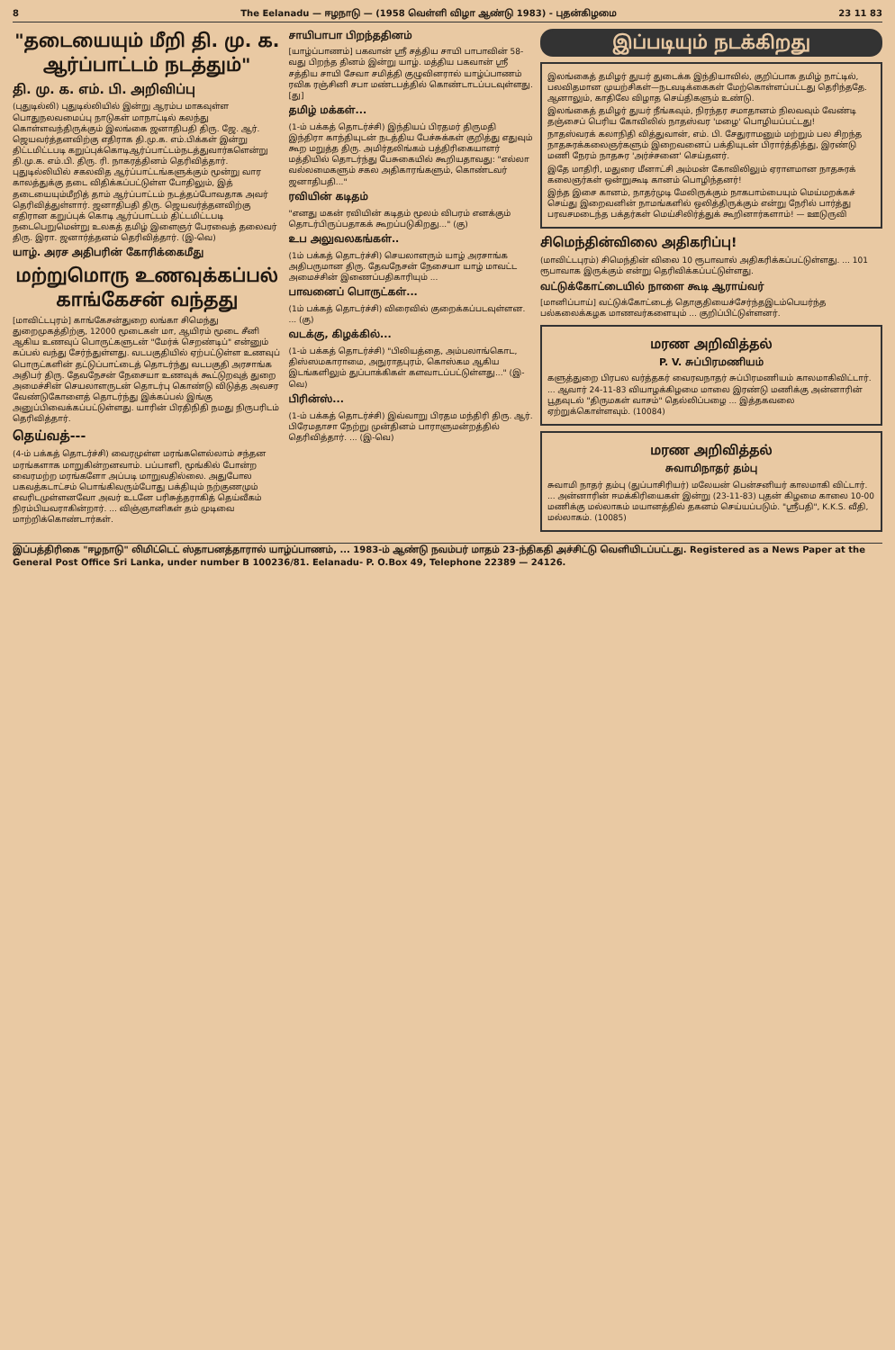8 The Eelanadu — ஈழநாடு — (1958 வெள்ளி விழா ஆண்டு 1983) - புதன்கிழமை 23 11 83
"தடையையும் மீறி தி. மு. க. ஆர்ப்பாட்டம் நடத்தும்"
தி. மு. க. எம். பி. அறிவிப்பு
(புதுடில்லி) புதுடில்லியில் இன்று ஆரம்ப மாகவுள்ள பொதுநலவமைப்பு நாடுகள் மாநாட்டில் கலந்து கொள்ளவந்திருக்கும் இலங்கை ஜனாதிபதி திரு. ஜே. ஆர். ஜெயவர்த்தனவிற்கு எதிராக தி.மு.க. எம்.பிக்கள் இன்று திட்டமிட்டபடி கறுப்புக்கொடிஆர்ப்பாட்டம்நடத்துவார்களென்று தி.மு.க. எம்.பி. திரு. ரி. நாகரத்தினம் தெரிவித்தார். புதுடில்லியில் சகலவித ஆர்ப்பாட்டங்களுக்கும் மூன்று வார காலத்துக்கு தடை விதிக்கப்பட்டுள்ள போதிலும், இத் தடையையும்மீறித் தாம் ஆர்ப்பாட்டம் நடத்தப்போவதாக அவர் தெரிவித்துள்ளார். ஜனாதிபதி திரு. ஜெயவர்த்தனவிற்கு எதிரான கறுப்புக் கொடி ஆர்ப்பாட்டம் திட்டமிட்டபடி நடைபெறுமென்று உலகத் தமிழ் இளைஞர் பேரவைத் தலைவர் திரு. இரா. ஜனார்த்தனம் தெரிவித்தார். (இ-வெ)
யாழ். அரச அதிபரின் கோரிக்கைமீது
மற்றுமொரு உணவுக்கப்பல் காங்கேசன் வந்தது
[மாவிட்டபுரம்] காங்கேசன்துறை லங்கா சிமெந்து துறைமுகத்திற்கு, 12000 மூடைகள் மா, ஆயிரம் மூடை சீனி ஆகிய உணவுப் பொருட்களுடன் "மேர்க் செறண்டிப்" என்னும் கப்பல் வந்து சேர்ந்துள்ளது. வடபகுதியில் ஏற்பட்டுள்ள உணவுப் பொருட்களின் தட்டுப்பாட்டைத் தொடர்ந்து வடபகுதி அரசாங்க அதிபர் திரு. தேவநேசன் நேசையா உணவுக் கூட்டுறவுத் துறை அமைச்சின் செயலாளருடன் தொடர்பு கொண்டு விடுத்த அவசர வேண்டுகோளைத் தொடர்ந்து இக்கப்பல் இங்கு அனுப்பிவைக்கப்பட்டுள்ளது. யாரின் பிரதிநிதி நமது நிருபரிடம் தெரிவித்தார்.
தெய்வத்---
(4-ம் பக்கத் தொடர்ச்சி) வைரமுள்ள மரங்களெல்லாம் சந்தன மரங்களாக மாறுகின்றனவாம். பப்பாளி, மூங்கில் போன்ற வைரமற்ற மரங்களோ அப்படி மாறுவதில்லை. அதுபோல பகவத்கடாட்சம் பொங்கிவரும்போது பக்தியும் நற்குணமும் எவரிடமுள்ளனவோ அவர் உடனே பரிசுத்தராகித் தெய்வீகம் நிரம்பியவராகின்றார். ... விஞ்ஞானிகள் தம் முடிவை மாற்றிக்கொண்டார்கள்.
சாயிபாபா பிறந்ததினம்
[யாழ்ப்பாணம்] பகவான் ஸ்ரீ சத்திய சாயி பாபாவின் 58-வது பிறந்த தினம் இன்று யாழ். மத்திய பகவான் ஸ்ரீ சத்திய சாயி சேவா சமித்தி குழுவினரால் யாழ்ப்பாணம் ரவிக ரஞ்சினி சபா மண்டபத்தில் கொண்டாடப்படவுள்ளது. [து]
தமிழ் மக்கள்...
(1-ம் பக்கத் தொடர்ச்சி) இந்தியப் பிரதமர் திருமதி இந்திரா காந்தியுடன் நடத்திய பேச்சுக்கள் குறித்து எதுவும் கூற மறுத்த திரு. அமிர்தலிங்கம் பத்திரிகையாளர் மத்தியில் தொடர்ந்து பேசுகையில் கூறியதாவது: "எல்லா வல்லமைகளும் சகல அதிகாரங்களும், கொண்டவர் ஜனாதிபதி..."
ரவியின் கடிதம்
"எனது மகன் ரவியின் கடிதம் மூலம் விபரம் எனக்கும் தொடர்பிருப்பதாகக் கூறப்படுகிறது..." (கு)
உப அலுவலகங்கள்..
(1ம் பக்கத் தொடர்ச்சி) செயலாளரும் யாழ் அரசாங்க அதிபருமான திரு. தேவநேசன் நேசையா யாழ் மாவட்ட அமைச்சின் இணைப்பதிகாரியும் ...
பாவனைப் பொருட்கள்...
(1ம் பக்கத் தொடர்ச்சி) விரைவில் குறைக்கப்படவுள்ளன. ... (கு)
வடக்கு, கிழக்கில்...
(1-ம் பக்கத் தொடர்ச்சி) "பிலியத்தை, அம்பலாங்கொட, திஸ்ஸமகாராமை, அநுராதபுரம், கொஸ்கம ஆகிய இடங்களிலும் துப்பாக்கிகள் களவாடப்பட்டுள்ளது..." (இ-வெ)
பிரின்ஸ்...
(1-ம் பக்கத் தொடர்ச்சி) இவ்வாறு பிரதம மந்திரி திரு. ஆர். பிரேமதாசா நேற்று முன்தினம் பாராளுமன்றத்தில் தெரிவித்தார். ... (இ-வெ)
இப்படியும் நடக்கிறது
இலங்கைத் தமிழர் துயர் துடைக்க இந்தியாவில், குறிப்பாக தமிழ் நாட்டில், பலவிதமான முயற்சிகள்—நடவடிக்கைகள் மேற்கொள்ளப்பட்டது தெரிந்ததே. ஆனாலும், காதிலே விழாத செய்திகளும் உண்டு.
இலங்கைத் தமிழர் துயர் நீங்கவும், நிரந்தர சமாதானம் நிலவவும் வேண்டி தஞ்சைப் பெரிய கோவிலில் நாதஸ்வர 'மழை' பொழியப்பட்டது!
நாதஸ்வரக் கலாநிதி வித்துவான், எம். பி. சேதுராமனும் மற்றும் பல சிறந்த நாதசுரக்கலைஞர்களும் இறைவனைப் பக்தியுடன் பிரார்த்தித்து, இரண்டு மணி நேரம் நாதசுர 'அர்ச்சனை' செய்தனர்.
இதே மாதிரி, மதுரை மீனாட்சி அம்மன் கோவிலிலும் ஏராளமான நாதசுரக் கலைஞர்கள் ஒன்றுகூடி கானம் பொழிந்தனர்!
இந்த இசை கானம், நாதர்முடி மேலிருக்கும் நாகபாம்பையும் மெய்மறக்கச் செய்து இறைவனின் நாமங்களில் ஒலித்திருக்கும் என்று நேரில் பார்த்து பரவசமடைந்த பக்தர்கள் மெய்சிலிர்த்துக் கூறினார்களாம்! — ஊடுருவி
சிமெந்தின்விலை அதிகரிப்பு!
(மாவிட்டபுரம்) சிமெந்தின் விலை 10 ரூபாவால் அதிகரிக்கப்பட்டுள்ளது. ... 101 ரூபாவாக இருக்கும் என்று தெரிவிக்கப்பட்டுள்ளது.
வட்டுக்கோட்டையில் நாளை கூடி ஆராய்வர்
[மானிப்பாய்] வட்டுக்கோட்டைத் தொகுதியைச்சேர்ந்தஇடம்பெயர்ந்த பல்கலைக்கழக மாணவர்களையும் ... குறிப்பிட்டுள்ளனர்.
மரண அறிவித்தல்
P. V. சுப்பிரமணியம்
களுத்துறை பிரபல வர்த்தகர் வைரவநாதர் சுப்பிரமணியம் காலமாகிவிட்டார். ... ஆவார் 24-11-83 வியாழக்கிழமை மாலை இரண்டு மணிக்கு அன்னாரின் பூதவுடல் "திருமகள் வாசம்" தெல்லிப்பழை ... இத்தகவலை ஏற்றுக்கொள்ளவும். (10084)
மரண அறிவித்தல்
சுவாமிநாதர் தம்பு
சுவாமி நாதர் தம்பு (துப்பாசிரியர்) மலேயன் பென்சனியர் காலமாகி விட்டார். ... அன்னாரின் ஈமக்கிரியைகள் இன்று (23-11-83) புதன் கிழமை காலை 10-00 மணிக்கு மல்லாகம் மயானத்தில் தகனம் செய்யப்படும். "ஸ்ரீபதி", K.K.S. வீதி, மல்லாகம். (10085)
இப்பத்திரிகை "ஈழநாடு" லிமிட்டெட் ஸ்தாபனத்தாரால் யாழ்ப்பாணம், ... 1983-ம் ஆண்டு நவம்பர் மாதம் 23-ந்திகதி அச்சிட்டு வெளியிடப்பட்டது. Registered as a News Paper at the General Post Office Sri Lanka, under number B 100236/81. Eelanadu- P. O.Box 49, Telephone 22389 — 24126.